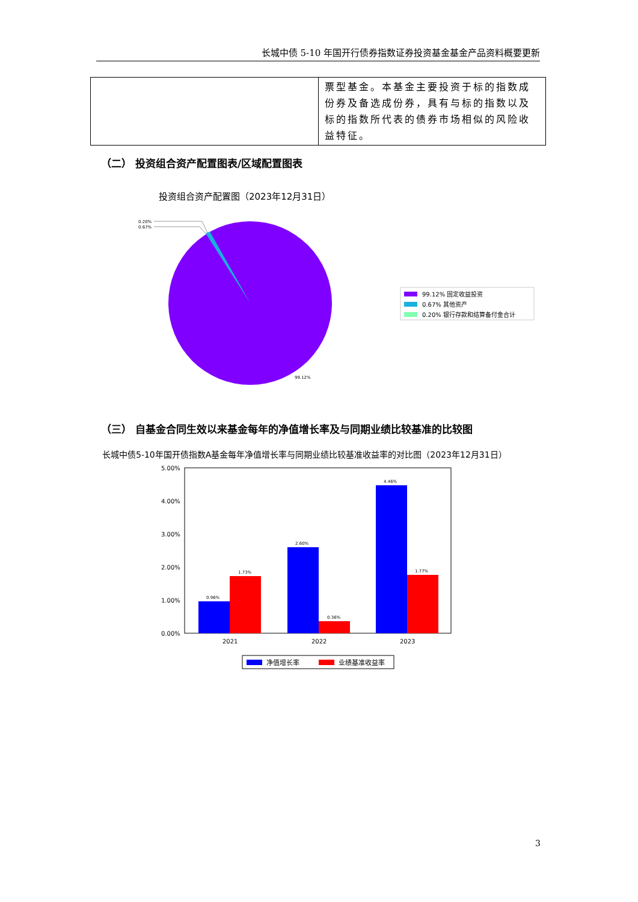长城中债 5-10 年国开行债券指数证券投资基金基金产品资料概要更新
| | 票型基金。本基金主要投资于标的指数成份券及备选成份券，具有与标的指数以及标的指数所代表的债券市场相似的风险收益特征。 |
（二） 投资组合资产配置图表/区域配置图表
投资组合资产配置图（2023年12月31日）
0.20%
0.67%
99.12%
99.12% 固定收益投资
0.67% 其他资产
0.20% 银行存款和结算备付金合计
（三） 自基金合同生效以来基金每年的净值增长率及与同期业绩比较基准的比较图
长城中债5-10年国开债指数A基金每年净值增长率与同期业绩比较基准收益率的对比图（2023年12月31日）
5.00%
4.00%
3.00%
2.00%
1.00%
0.00%
0.96%
1.73%
2.60%
0.36%
4.46%
1.77%
2021
2022
2023
净值增长率
业绩基准收益率
3